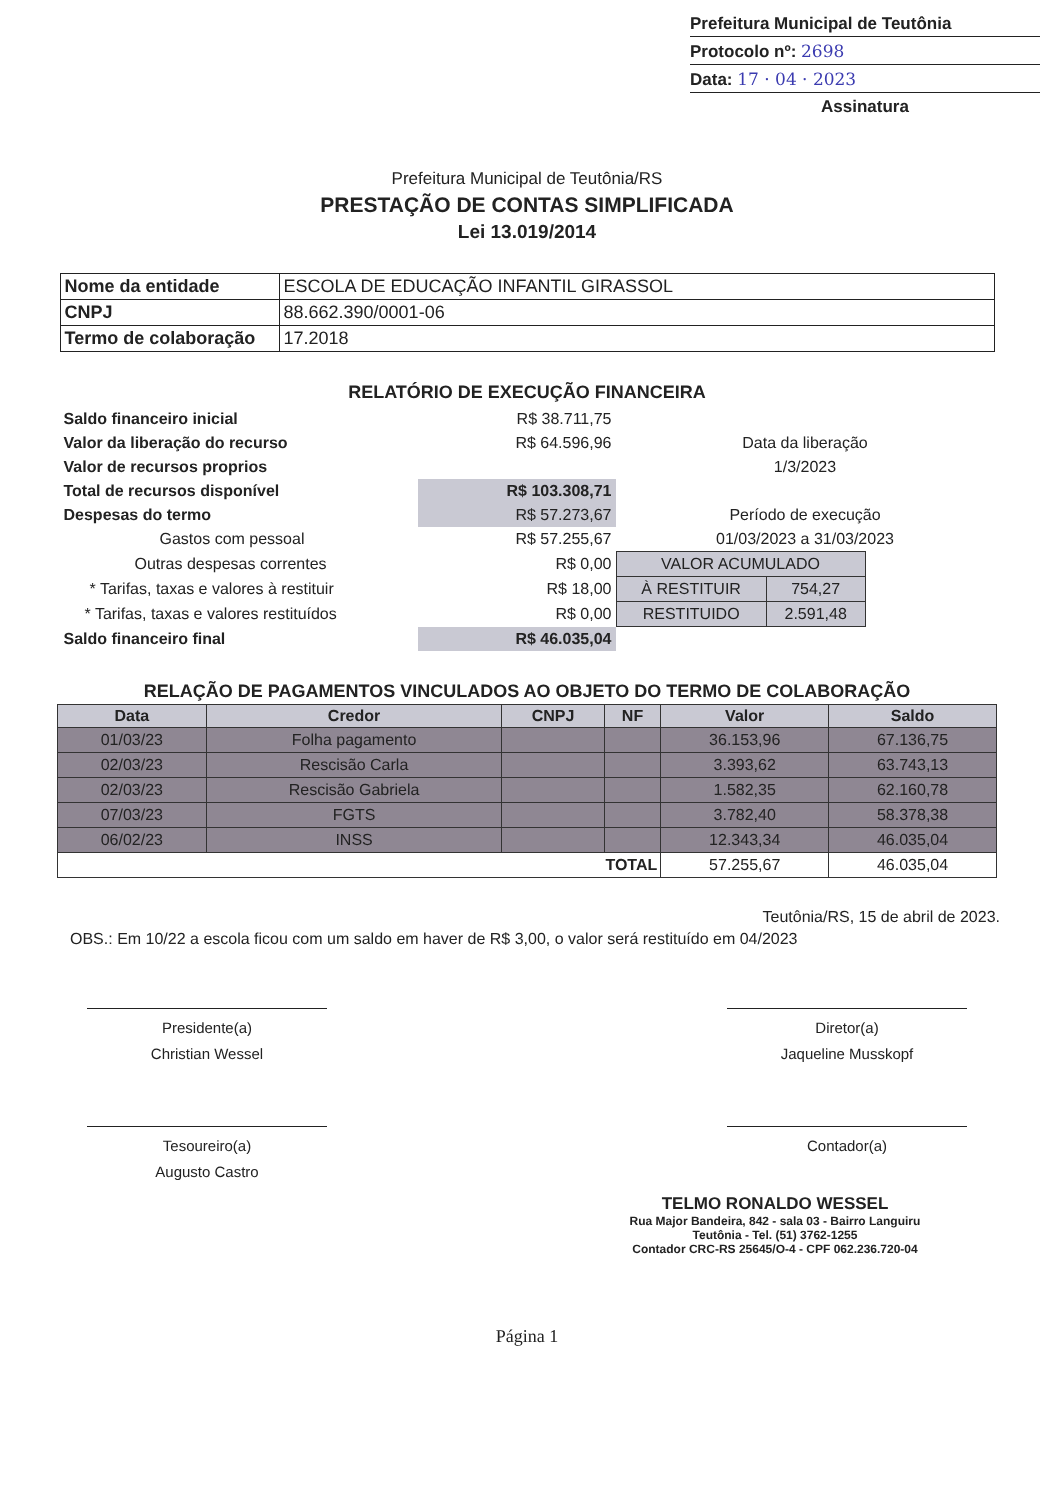Prefeitura Municipal de Teutônia
Protocolo nº: 2698
Data: 17 · 04 · 2023
Assinatura
Prefeitura Municipal de Teutônia/RS
PRESTAÇÃO DE CONTAS SIMPLIFICADA
Lei 13.019/2014
| Nome da entidade | ESCOLA DE EDUCAÇÃO INFANTIL GIRASSOL |
| CNPJ | 88.662.390/0001-06 |
| Termo de colaboração | 17.2018 |
RELATÓRIO DE EXECUÇÃO FINANCEIRA
| Saldo financeiro inicial | R$ 38.711,75 | |
| Valor da liberação do recurso | R$ 64.596,96 | Data da liberação |
| Valor de recursos proprios | | 1/3/2023 |
| Total de recursos disponível | R$ 103.308,71 | |
| Despesas do termo | R$ 57.273,67 | Período de execução |
| Gastos com pessoal | R$ 57.255,67 | 01/03/2023 a 31/03/2023 |
| Outras despesas correntes | R$ 0,00 | / VALOR ACUMULADO / / / À RESTITUIR / 754,27 / / RESTITUIDO / 2.591,48 / |
| * Tarifas, taxas e valores à restituir | R$ 18,00 | |
| * Tarifas, taxas e valores restituídos | R$ 0,00 | |
| Saldo financeiro final | R$ 46.035,04 | |
RELAÇÃO DE PAGAMENTOS VINCULADOS AO OBJETO DO TERMO DE COLABORAÇÃO
| Data | Credor | CNPJ | NF | Valor | Saldo |
| --- | --- | --- | --- | --- | --- |
| 01/03/23 | Folha pagamento | | | 36.153,96 | 67.136,75 |
| 02/03/23 | Rescisão Carla | | | 3.393,62 | 63.743,13 |
| 02/03/23 | Rescisão Gabriela | | | 1.582,35 | 62.160,78 |
| 07/03/23 | FGTS | | | 3.782,40 | 58.378,38 |
| 06/02/23 | INSS | | | 12.343,34 | 46.035,04 |
| TOTAL | | | | 57.255,67 | 46.035,04 |
Teutônia/RS, 15 de abril de 2023.
OBS.: Em 10/22 a escola ficou com um saldo em haver de R$ 3,00, o valor será restituído em 04/2023
Presidente(a)
Christian Wessel
Diretor(a)
Jaqueline Musskopf
Tesoureiro(a)
Augusto Castro
Contador(a)
TELMO RONALDO WESSEL
Rua Major Bandeira, 842 - sala 03 - Bairro Languiru
Teutônia - Tel. (51) 3762-1255
Contador CRC-RS 25645/O-4 - CPF 062.236.720-04
Página 1